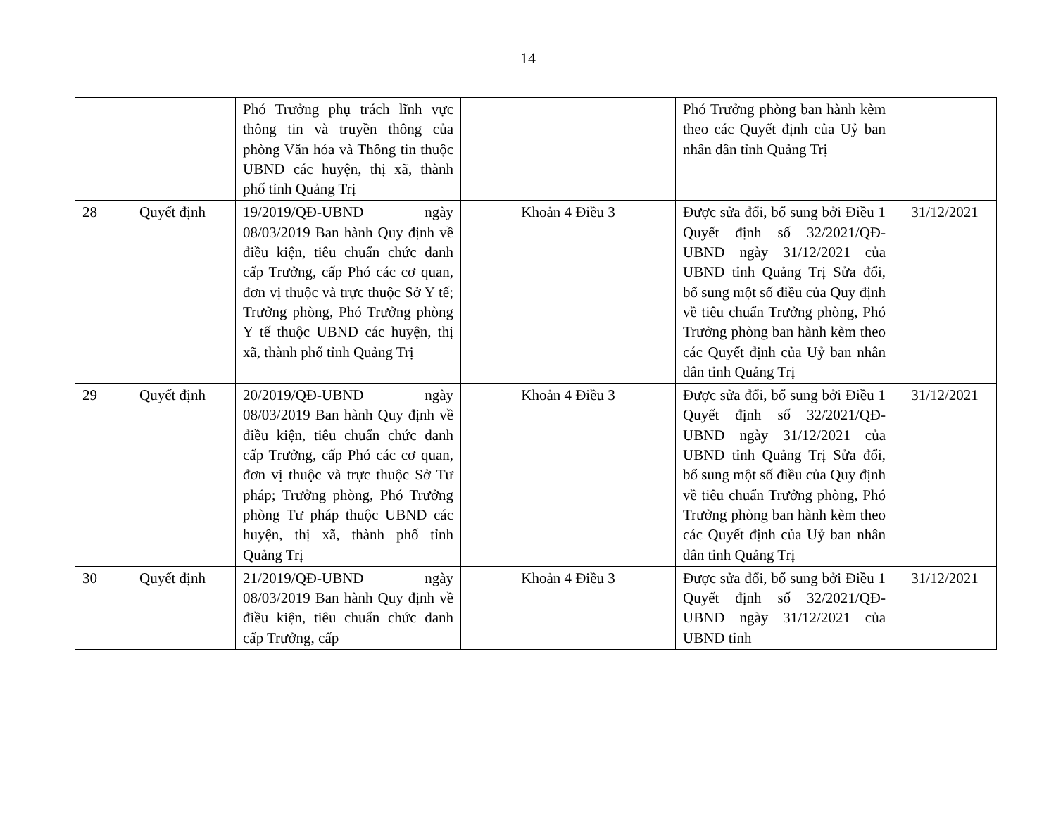14
| | | Phó Trưởng phụ trách lĩnh vực thông tin và truyền thông của phòng Văn hóa và Thông tin thuộc UBND các huyện, thị xã, thành phố tỉnh Quảng Trị | | Phó Trưởng phòng ban hành kèm theo các Quyết định của Uỷ ban nhân dân tỉnh Quảng Trị | |
| 28 | Quyết định | 19/2019/QĐ-UBND ngày 08/03/2019 Ban hành Quy định về điều kiện, tiêu chuẩn chức danh cấp Trưởng, cấp Phó các cơ quan, đơn vị thuộc và trực thuộc Sở Y tế; Trưởng phòng, Phó Trưởng phòng Y tế thuộc UBND các huyện, thị xã, thành phố tỉnh Quảng Trị | Khoản 4 Điều 3 | Được sửa đổi, bổ sung bởi Điều 1 Quyết định số 32/2021/QĐ-UBND ngày 31/12/2021 của UBND tỉnh Quảng Trị Sửa đổi, bổ sung một số điều của Quy định về tiêu chuẩn Trưởng phòng, Phó Trưởng phòng ban hành kèm theo các Quyết định của Uỷ ban nhân dân tỉnh Quảng Trị | 31/12/2021 |
| 29 | Quyết định | 20/2019/QĐ-UBND ngày 08/03/2019 Ban hành Quy định về điều kiện, tiêu chuẩn chức danh cấp Trưởng, cấp Phó các cơ quan, đơn vị thuộc và trực thuộc Sở Tư pháp; Trưởng phòng, Phó Trưởng phòng Tư pháp thuộc UBND các huyện, thị xã, thành phố tỉnh Quảng Trị | Khoản 4 Điều 3 | Được sửa đổi, bổ sung bởi Điều 1 Quyết định số 32/2021/QĐ-UBND ngày 31/12/2021 của UBND tỉnh Quảng Trị Sửa đổi, bổ sung một số điều của Quy định về tiêu chuẩn Trưởng phòng, Phó Trưởng phòng ban hành kèm theo các Quyết định của Uỷ ban nhân dân tỉnh Quảng Trị | 31/12/2021 |
| 30 | Quyết định | 21/2019/QĐ-UBND ngày 08/03/2019 Ban hành Quy định về điều kiện, tiêu chuẩn chức danh cấp Trưởng, cấp | Khoản 4 Điều 3 | Được sửa đổi, bổ sung bởi Điều 1 Quyết định số 32/2021/QĐ-UBND ngày 31/12/2021 của UBND tỉnh | 31/12/2021 |